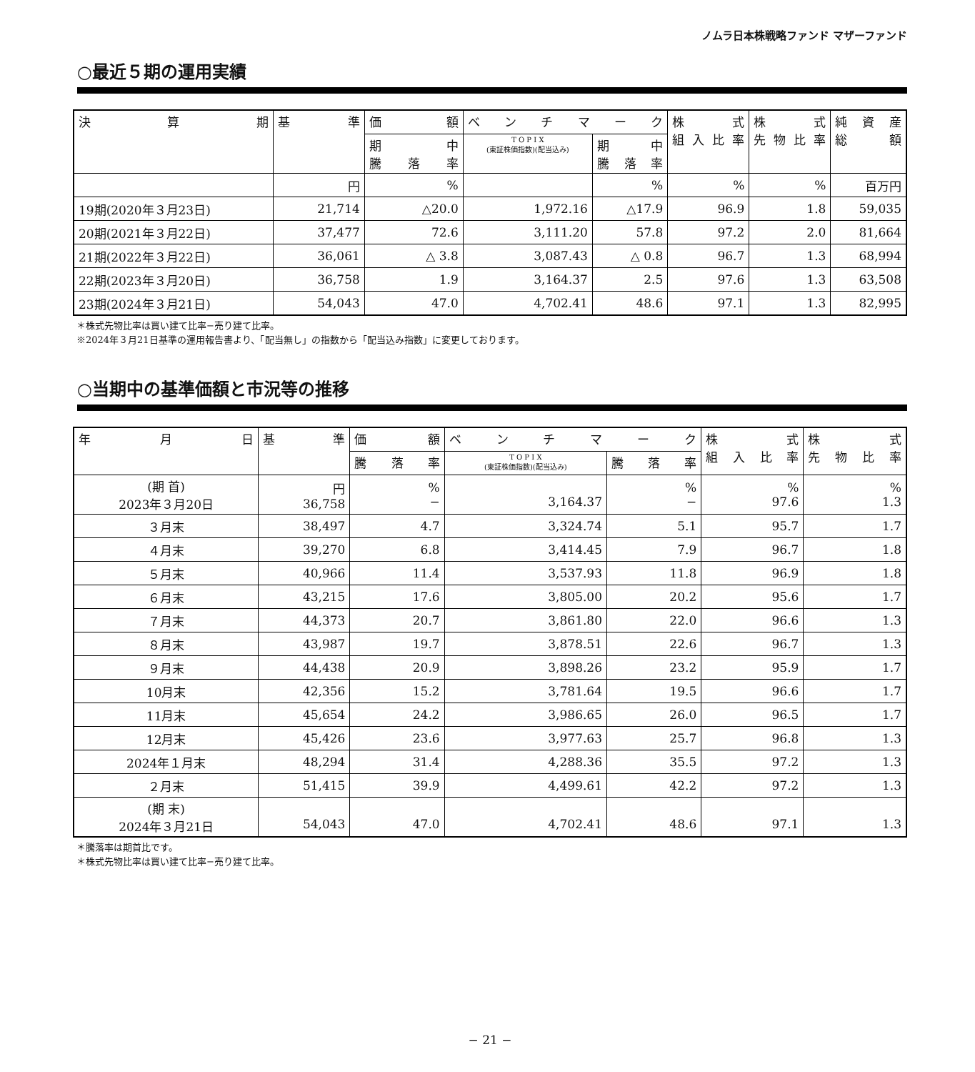ノムラ日本株戦略ファンド マザーファンド
○最近５期の運用実績
| 決 算 期 | 基 準 | 価 額 | ベ ン チ マ ー ク | | 株 式 組入比率 | 株 式 先物比率 | 純 資 産 総 額 |
| --- | --- | --- | --- | --- | --- | --- | --- |
| | | 期 中 騰 落 率 | T O P I X (東証株価指数)(配当込み) | 期 中 騰 落 率 | | | |
| | 円 | % | | % | % | % | 百万円 |
| 19期(2020年３月23日) | 21,714 | △20.0 | 1,972.16 | △17.9 | 96.9 | 1.8 | 59,035 |
| 20期(2021年３月22日) | 37,477 | 72.6 | 3,111.20 | 57.8 | 97.2 | 2.0 | 81,664 |
| 21期(2022年３月22日) | 36,061 | △ 3.8 | 3,087.43 | △ 0.8 | 96.7 | 1.3 | 68,994 |
| 22期(2023年３月20日) | 36,758 | 1.9 | 3,164.37 | 2.5 | 97.6 | 1.3 | 63,508 |
| 23期(2024年３月21日) | 54,043 | 47.0 | 4,702.41 | 48.6 | 97.1 | 1.3 | 82,995 |
＊株式先物比率は買い建て比率−売り建て比率。
※2024年３月21日基準の運用報告書より、「配当無し」の指数から「配当込み指数」に変更しております。
○当期中の基準価額と市況等の推移
| 年 月 日 | 基 準 | 価 額 | ベ ン チ マ ー ク | | 株 式 組入比率 | 株 式 先物比率 |
| --- | --- | --- | --- | --- | --- | --- |
| | | 騰 落 率 | T O P I X (東証株価指数)(配当込み) | 騰 落 率 | | |
| (期 首) 2023年３月20日 | 円 36,758 | % − | 3,164.37 | % − | % 97.6 | % 1.3 |
| ３月末 | 38,497 | 4.7 | 3,324.74 | 5.1 | 95.7 | 1.7 |
| ４月末 | 39,270 | 6.8 | 3,414.45 | 7.9 | 96.7 | 1.8 |
| ５月末 | 40,966 | 11.4 | 3,537.93 | 11.8 | 96.9 | 1.8 |
| ６月末 | 43,215 | 17.6 | 3,805.00 | 20.2 | 95.6 | 1.7 |
| ７月末 | 44,373 | 20.7 | 3,861.80 | 22.0 | 96.6 | 1.3 |
| ８月末 | 43,987 | 19.7 | 3,878.51 | 22.6 | 96.7 | 1.3 |
| ９月末 | 44,438 | 20.9 | 3,898.26 | 23.2 | 95.9 | 1.7 |
| 10月末 | 42,356 | 15.2 | 3,781.64 | 19.5 | 96.6 | 1.7 |
| 11月末 | 45,654 | 24.2 | 3,986.65 | 26.0 | 96.5 | 1.7 |
| 12月末 | 45,426 | 23.6 | 3,977.63 | 25.7 | 96.8 | 1.3 |
| 2024年１月末 | 48,294 | 31.4 | 4,288.36 | 35.5 | 97.2 | 1.3 |
| ２月末 | 51,415 | 39.9 | 4,499.61 | 42.2 | 97.2 | 1.3 |
| (期 末) 2024年３月21日 | 54,043 | 47.0 | 4,702.41 | 48.6 | 97.1 | 1.3 |
＊騰落率は期首比です。
＊株式先物比率は買い建て比率−売り建て比率。
− 21 −